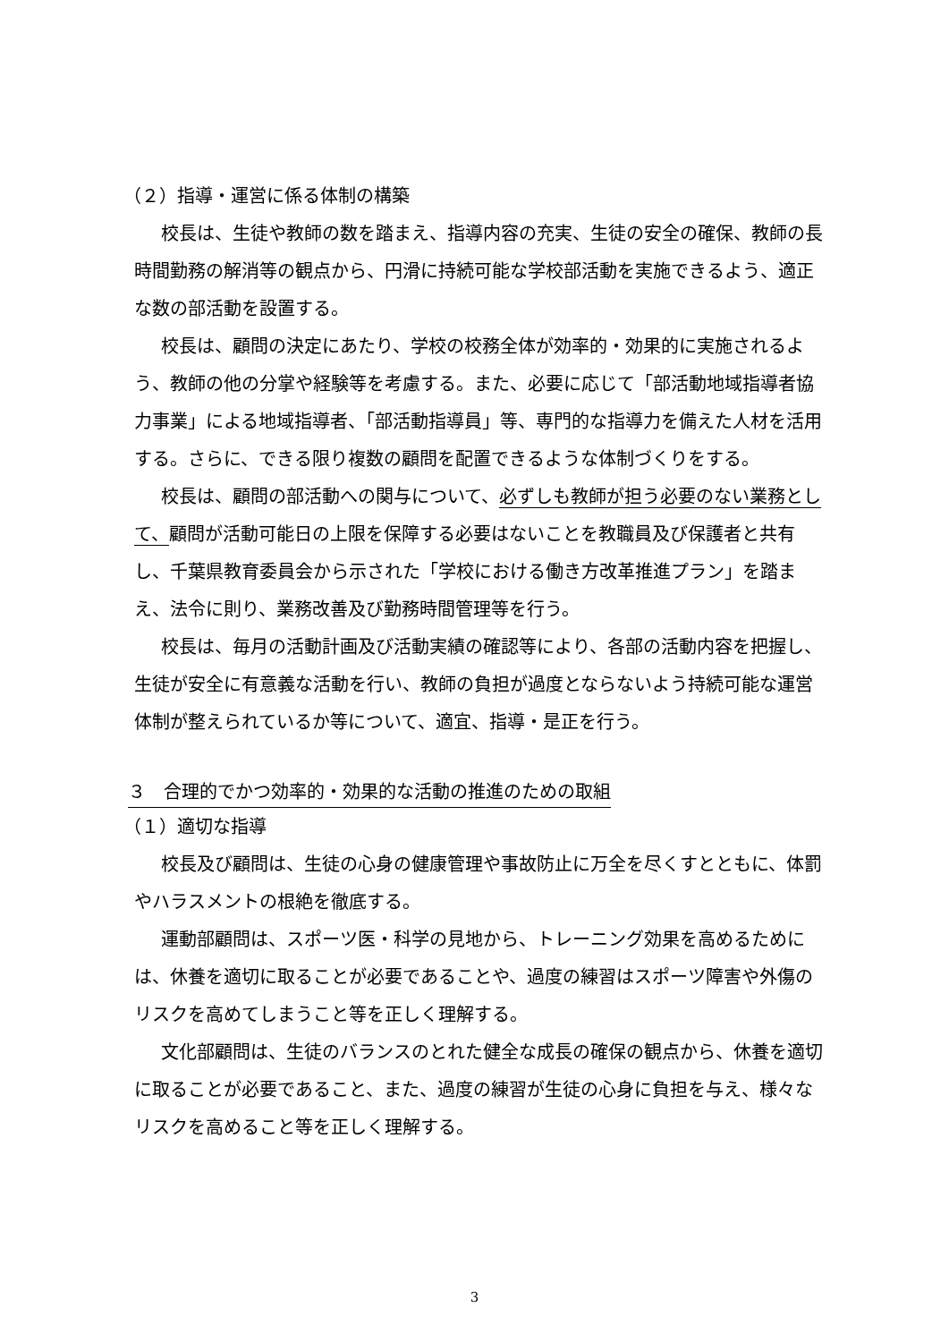（２）指導・運営に係る体制の構築
校長は、生徒や教師の数を踏まえ、指導内容の充実、生徒の安全の確保、教師の長時間勤務の解消等の観点から、円滑に持続可能な学校部活動を実施できるよう、適正な数の部活動を設置する。
校長は、顧問の決定にあたり、学校の校務全体が効率的・効果的に実施されるよう、教師の他の分掌や経験等を考慮する。また、必要に応じて「部活動地域指導者協力事業」による地域指導者、「部活動指導員」等、専門的な指導力を備えた人材を活用する。さらに、できる限り複数の顧問を配置できるような体制づくりをする。
校長は、顧問の部活動への関与について、必ずしも教師が担う必要のない業務として、顧問が活動可能日の上限を保障する必要はないことを教職員及び保護者と共有し、千葉県教育委員会から示された「学校における働き方改革推進プラン」を踏まえ、法令に則り、業務改善及び勤務時間管理等を行う。
校長は、毎月の活動計画及び活動実績の確認等により、各部の活動内容を把握し、生徒が安全に有意義な活動を行い、教師の負担が過度とならないよう持続可能な運営体制が整えられているか等について、適宜、指導・是正を行う。
３　合理的でかつ効率的・効果的な活動の推進のための取組
（１）適切な指導
校長及び顧問は、生徒の心身の健康管理や事故防止に万全を尽くすとともに、体罰やハラスメントの根絶を徹底する。
運動部顧問は、スポーツ医・科学の見地から、トレーニング効果を高めるためには、休養を適切に取ることが必要であることや、過度の練習はスポーツ障害や外傷のリスクを高めてしまうこと等を正しく理解する。
文化部顧問は、生徒のバランスのとれた健全な成長の確保の観点から、休養を適切に取ることが必要であること、また、過度の練習が生徒の心身に負担を与え、様々なリスクを高めること等を正しく理解する。
3